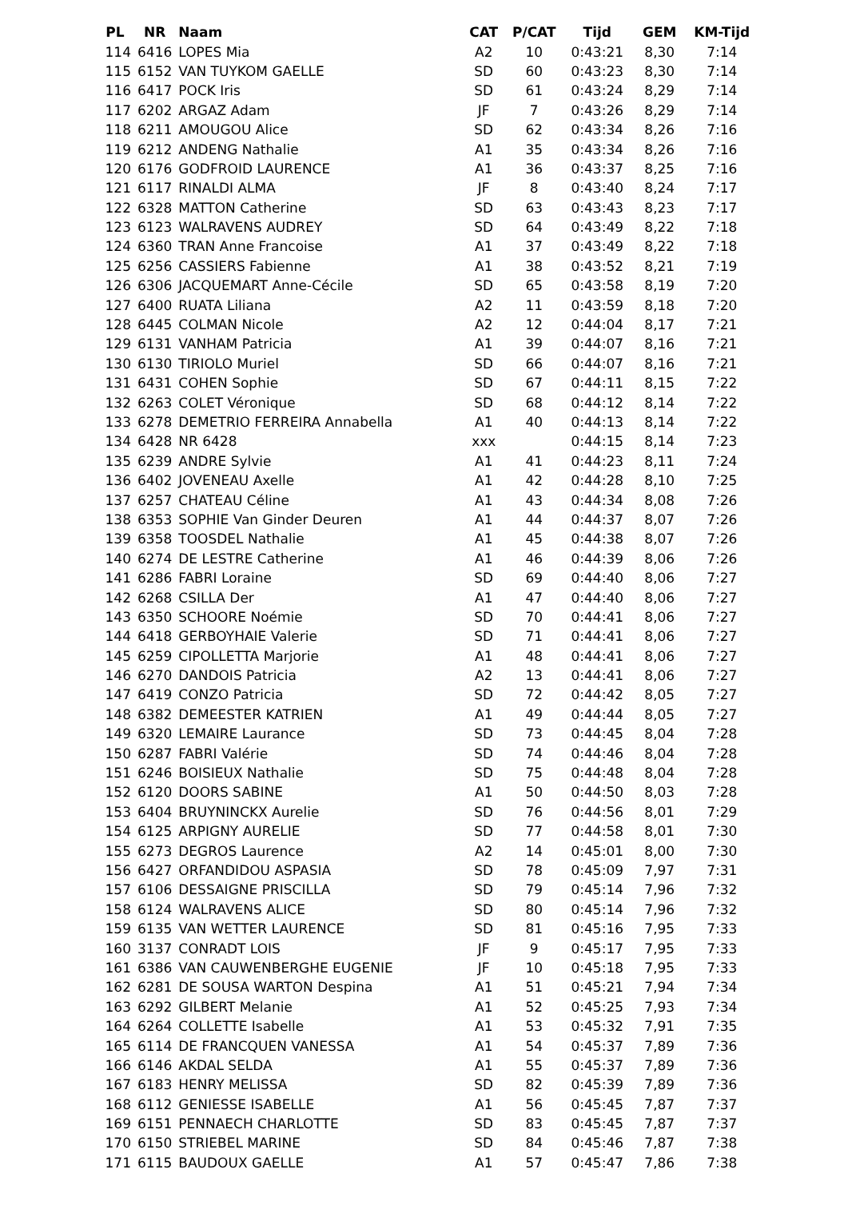| PL | NR | Naam | CAT | P/CAT | Tijd | GEM | KM-Tijd |
| --- | --- | --- | --- | --- | --- | --- | --- |
| 114 | 6416 | LOPES Mia | A2 | 10 | 0:43:21 | 8,30 | 7:14 |
| 115 | 6152 | VAN TUYKOM GAELLE | SD | 60 | 0:43:23 | 8,30 | 7:14 |
| 116 | 6417 | POCK Iris | SD | 61 | 0:43:24 | 8,29 | 7:14 |
| 117 | 6202 | ARGAZ Adam | JF | 7 | 0:43:26 | 8,29 | 7:14 |
| 118 | 6211 | AMOUGOU Alice | SD | 62 | 0:43:34 | 8,26 | 7:16 |
| 119 | 6212 | ANDENG Nathalie | A1 | 35 | 0:43:34 | 8,26 | 7:16 |
| 120 | 6176 | GODFROID LAURENCE | A1 | 36 | 0:43:37 | 8,25 | 7:16 |
| 121 | 6117 | RINALDI ALMA | JF | 8 | 0:43:40 | 8,24 | 7:17 |
| 122 | 6328 | MATTON Catherine | SD | 63 | 0:43:43 | 8,23 | 7:17 |
| 123 | 6123 | WALRAVENS AUDREY | SD | 64 | 0:43:49 | 8,22 | 7:18 |
| 124 | 6360 | TRAN Anne Francoise | A1 | 37 | 0:43:49 | 8,22 | 7:18 |
| 125 | 6256 | CASSIERS Fabienne | A1 | 38 | 0:43:52 | 8,21 | 7:19 |
| 126 | 6306 | JACQUEMART Anne-Cécile | SD | 65 | 0:43:58 | 8,19 | 7:20 |
| 127 | 6400 | RUATA Liliana | A2 | 11 | 0:43:59 | 8,18 | 7:20 |
| 128 | 6445 | COLMAN Nicole | A2 | 12 | 0:44:04 | 8,17 | 7:21 |
| 129 | 6131 | VANHAM Patricia | A1 | 39 | 0:44:07 | 8,16 | 7:21 |
| 130 | 6130 | TIRIOLO Muriel | SD | 66 | 0:44:07 | 8,16 | 7:21 |
| 131 | 6431 | COHEN Sophie | SD | 67 | 0:44:11 | 8,15 | 7:22 |
| 132 | 6263 | COLET Véronique | SD | 68 | 0:44:12 | 8,14 | 7:22 |
| 133 | 6278 | DEMETRIO FERREIRA Annabella | A1 | 40 | 0:44:13 | 8,14 | 7:22 |
| 134 | 6428 | NR 6428 | xxx | | 0:44:15 | 8,14 | 7:23 |
| 135 | 6239 | ANDRE Sylvie | A1 | 41 | 0:44:23 | 8,11 | 7:24 |
| 136 | 6402 | JOVENEAU Axelle | A1 | 42 | 0:44:28 | 8,10 | 7:25 |
| 137 | 6257 | CHATEAU Céline | A1 | 43 | 0:44:34 | 8,08 | 7:26 |
| 138 | 6353 | SOPHIE Van Ginder Deuren | A1 | 44 | 0:44:37 | 8,07 | 7:26 |
| 139 | 6358 | TOOSDEL Nathalie | A1 | 45 | 0:44:38 | 8,07 | 7:26 |
| 140 | 6274 | DE LESTRE Catherine | A1 | 46 | 0:44:39 | 8,06 | 7:26 |
| 141 | 6286 | FABRI Loraine | SD | 69 | 0:44:40 | 8,06 | 7:27 |
| 142 | 6268 | CSILLA Der | A1 | 47 | 0:44:40 | 8,06 | 7:27 |
| 143 | 6350 | SCHOORE Noémie | SD | 70 | 0:44:41 | 8,06 | 7:27 |
| 144 | 6418 | GERBOYHAIE Valerie | SD | 71 | 0:44:41 | 8,06 | 7:27 |
| 145 | 6259 | CIPOLLETTA Marjorie | A1 | 48 | 0:44:41 | 8,06 | 7:27 |
| 146 | 6270 | DANDOIS Patricia | A2 | 13 | 0:44:41 | 8,06 | 7:27 |
| 147 | 6419 | CONZO Patricia | SD | 72 | 0:44:42 | 8,05 | 7:27 |
| 148 | 6382 | DEMEESTER KATRIEN | A1 | 49 | 0:44:44 | 8,05 | 7:27 |
| 149 | 6320 | LEMAIRE Laurance | SD | 73 | 0:44:45 | 8,04 | 7:28 |
| 150 | 6287 | FABRI Valérie | SD | 74 | 0:44:46 | 8,04 | 7:28 |
| 151 | 6246 | BOISIEUX Nathalie | SD | 75 | 0:44:48 | 8,04 | 7:28 |
| 152 | 6120 | DOORS SABINE | A1 | 50 | 0:44:50 | 8,03 | 7:28 |
| 153 | 6404 | BRUYNINCKX Aurelie | SD | 76 | 0:44:56 | 8,01 | 7:29 |
| 154 | 6125 | ARPIGNY AURELIE | SD | 77 | 0:44:58 | 8,01 | 7:30 |
| 155 | 6273 | DEGROS Laurence | A2 | 14 | 0:45:01 | 8,00 | 7:30 |
| 156 | 6427 | ORFANDIDOU ASPASIA | SD | 78 | 0:45:09 | 7,97 | 7:31 |
| 157 | 6106 | DESSAIGNE PRISCILLA | SD | 79 | 0:45:14 | 7,96 | 7:32 |
| 158 | 6124 | WALRAVENS ALICE | SD | 80 | 0:45:14 | 7,96 | 7:32 |
| 159 | 6135 | VAN WETTER LAURENCE | SD | 81 | 0:45:16 | 7,95 | 7:33 |
| 160 | 3137 | CONRADT LOIS | JF | 9 | 0:45:17 | 7,95 | 7:33 |
| 161 | 6386 | VAN CAUWENBERGHE EUGENIE | JF | 10 | 0:45:18 | 7,95 | 7:33 |
| 162 | 6281 | DE SOUSA WARTON Despina | A1 | 51 | 0:45:21 | 7,94 | 7:34 |
| 163 | 6292 | GILBERT Melanie | A1 | 52 | 0:45:25 | 7,93 | 7:34 |
| 164 | 6264 | COLLETTE Isabelle | A1 | 53 | 0:45:32 | 7,91 | 7:35 |
| 165 | 6114 | DE FRANCQUEN VANESSA | A1 | 54 | 0:45:37 | 7,89 | 7:36 |
| 166 | 6146 | AKDAL SELDA | A1 | 55 | 0:45:37 | 7,89 | 7:36 |
| 167 | 6183 | HENRY MELISSA | SD | 82 | 0:45:39 | 7,89 | 7:36 |
| 168 | 6112 | GENIESSE ISABELLE | A1 | 56 | 0:45:45 | 7,87 | 7:37 |
| 169 | 6151 | PENNAECH CHARLOTTE | SD | 83 | 0:45:45 | 7,87 | 7:37 |
| 170 | 6150 | STRIEBEL MARINE | SD | 84 | 0:45:46 | 7,87 | 7:38 |
| 171 | 6115 | BAUDOUX GAELLE | A1 | 57 | 0:45:47 | 7,86 | 7:38 |